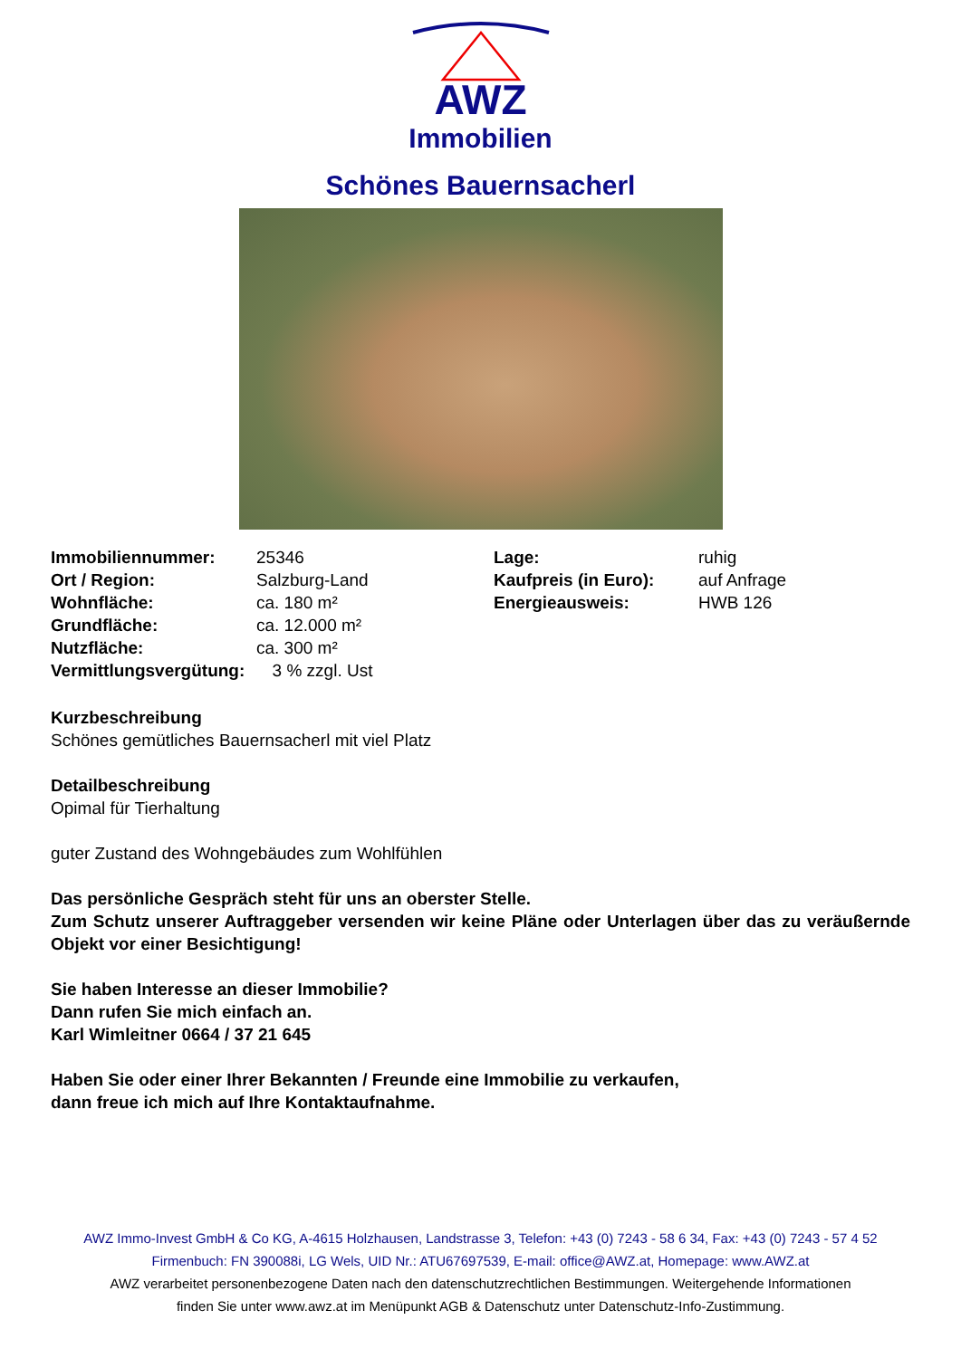AWZ
Immobilien
Schönes Bauernsacherl
| Immobiliennummer: | 25346 | Lage: | ruhig |
| Ort / Region: | Salzburg-Land | Kaufpreis (in Euro): | auf Anfrage |
| Wohnfläche: | ca. 180 m² | Energieausweis: | HWB 126 |
| Grundfläche: | ca. 12.000 m² | | |
| Nutzfläche: | ca. 300 m² | | |
| Vermittlungsvergütung: 3 % zzgl. Ust | | | |
Kurzbeschreibung
Schönes gemütliches Bauernsacherl mit viel Platz
Detailbeschreibung
Opimal für Tierhaltung
guter Zustand des Wohngebäudes zum Wohlfühlen
Das persönliche Gespräch steht für uns an oberster Stelle.
Zum Schutz unserer Auftraggeber versenden wir keine Pläne oder Unterlagen über das zu veräußernde Objekt vor einer Besichtigung!
Sie haben Interesse an dieser Immobilie?
Dann rufen Sie mich einfach an.
Karl Wimleitner 0664 / 37 21 645
Haben Sie oder einer Ihrer Bekannten / Freunde eine Immobilie zu verkaufen,
dann freue ich mich auf Ihre Kontaktaufnahme.
AWZ Immo-Invest GmbH & Co KG, A-4615 Holzhausen, Landstrasse 3, Telefon: +43 (0) 7243 - 58 6 34, Fax: +43 (0) 7243 - 57 4 52
Firmenbuch: FN 390088i, LG Wels, UID Nr.: ATU67697539, E-mail: office@AWZ.at, Homepage: www.AWZ.at
AWZ verarbeitet personenbezogene Daten nach den datenschutzrechtlichen Bestimmungen. Weitergehende Informationen
finden Sie unter www.awz.at im Menüpunkt AGB & Datenschutz unter Datenschutz-Info-Zustimmung.